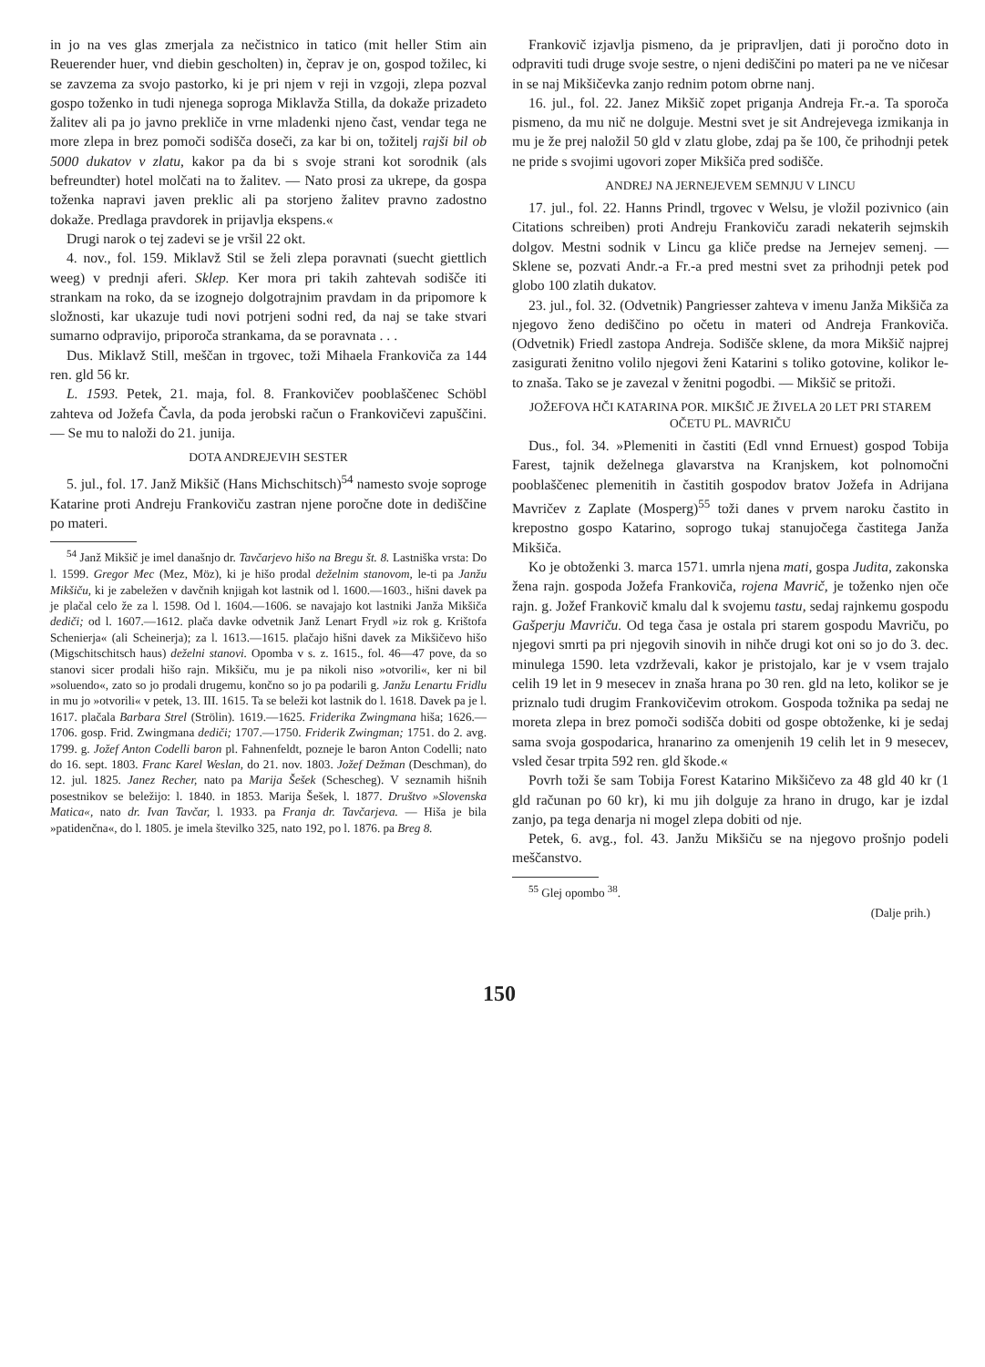in jo na ves glas zmerjala za nečistnico in tatico (mit heller Stim ain Reuerender huer, vnd diebin gescholten) in, čeprav je on, gospod tožilec, ki se zavzema za svojo pastorko, ki je pri njem v reji in vzgoji, zlepa pozval gospo toženko in tudi njenega soproga Miklavža Stilla, da dokaže prizadeto žalitev ali pa jo javno prekliče in vrne mladenki njeno čast, vendar tega ne more zlepa in brez pomoči sodišča doseči, za kar bi on, tožitelj rajši bil ob 5000 dukatov v zlatu, kakor pa da bi s svoje strani kot sorodnik (als befreundter) hotel molčati na to žalitev. — Nato prosi za ukrepe, da gospa toženka napravi javen preklic ali pa storjeno žalitev pravno zadostno dokaže. Predlaga pravdorek in prijavlja ekspens.«
Drugi narok o tej zadevi se je vršil 22 okt.
4. nov., fol. 159. Miklavž Stil se želi zlepa poravnati (suecht giettlich weeg) v prednji aferi. Sklep. Ker mora pri takih zahtevah sodišče iti strankam na roko, da se izognejo dolgotrajnim pravdam in da pripomore k složnosti, kar ukazuje tudi novi potrjeni sodni red, da naj se take stvari sumarno odpravijo, priporoča strankama, da se poravnata . . .
Dus. Miklavž Still, meščan in trgovec, toži Mihaela Frankoviča za 144 ren. gld 56 kr.
L. 1593. Petek, 21. maja, fol. 8. Frankovičev pooblaščenec Schöbl zahteva od Jožefa Čavla, da poda jerobski račun o Frankovičevi zapuščini. — Se mu to naloži do 21. junija.
DOTA ANDREJEVIH SESTER
5. jul., fol. 17. Janž Mikšič (Hans Michschitsch)<sup>54</sup> namesto svoje soproge Katarine proti Andreju Frankoviču zastran njene poročne dote in dediščine po materi.
<sup>54</sup> Janž Mikšič je imel današnjo dr. Tavčarjevo hišo na Bregu št. 8. Lastniška vrsta: Do l. 1599. Gregor Mec (Mez, Möz), ki je hišo prodal deželnim stanovom, le-ti pa Janžu Mikšiču, ki je zabeležen v davčnih knjigah kot lastnik od l. 1600.—1603., hišni davek pa je plačal celo že za l. 1598. Od l. 1604.—1606. se navajajo kot lastniki Janža Mikšiča dediči; od l. 1607.—1612. plača davke odvetnik Janž Lenart Frydl »iz rok g. Krištofa Schenierja« (ali Scheinerja); za l. 1613.—1615. plačajo hišni davek za Mikšičevo hišo (Migschitschitsch haus) deželni stanovi. Opomba v s. z. 1615., fol. 46—47 pove, da so stanovi sicer prodali hišo rajn. Mikšiču, mu je pa nikoli niso »otvorili«, ker ni bil »soluendo«, zato so jo prodali drugemu, končno so jo pa podarili g. Janžu Lenartu Fridlu in mu jo »otvorili« v petek, 13. III. 1615. Ta se beleži kot lastnik do l. 1618. Davek pa je l. 1617. plačala Barbara Strel (Strölin). 1619.—1625. Friderika Zwingmana hiša; 1626.—1706. gosp. Frid. Zwingmana dediči; 1707.—1750. Friderik Zwingman; 1751. do 2. avg. 1799. g. Jožef Anton Codelli baron pl. Fahnenfeldt, pozneje le baron Anton Codelli; nato do 16. sept. 1803. Franc Karel Weslan, do 21. nov. 1803. Jožef Dežman (Deschman), do 12. jul. 1825. Janez Recher, nato pa Marija Šešek (Scheschеg). V seznamih hišnih posestnikov se beležijo: l. 1840. in 1853. Marija Šešek, l. 1877. Društvo »Slovenska Matica«, nato dr. Ivan Tavčar, l. 1933. pa Franja dr. Tavčarjeva. — Hiša je bila »patidenčna«, do l. 1805. je imela številko 325, nato 192, po l. 1876. pa Breg 8.
Frankovič izjavlja pismeno, da je pripravljen, dati ji poročno doto in odpraviti tudi druge svoje sestre, o njeni dediščini po materi pa ne ve ničesar in se naj Mikšičevka zanjo rednim potom obrne nanj.
16. jul., fol. 22. Janez Mikšič zopet priganja Andreja Fr.-a. Ta sporoča pismeno, da mu nič ne dolguje. Mestni svet je sit Andrejevega izmikanja in mu je že prej naložil 50 gld v zlatu globe, zdaj pa še 100, če prihodnji petek ne pride s svojimi ugovori zoper Mikšiča pred sodišče.
ANDREJ NA JERNEJEVEM SEMNJU V LINCU
17. jul., fol. 22. Hanns Prindl, trgovec v Welsu, je vložil pozivnico (ain Citations schreiben) proti Andreju Frankoviču zaradi nekaterih sejmskih dolgov. Mestni sodnik v Lincu ga kliče predse na Jernejev semenj. — Sklene se, pozvati Andr.-a Fr.-a pred mestni svet za prihodnji petek pod globo 100 zlatih dukatov.
23. jul., fol. 32. (Odvetnik) Pangriesser zahteva v imenu Janža Mikšiča za njegovo ženo dediščino po očetu in materi od Andreja Frankoviča. (Odvetnik) Friedl zastopa Andreja. Sodišče sklene, da mora Mikšič najprej zasigurati ženitno volilo njegovi ženi Katarini s toliko gotovine, kolikor le-to znaša. Tako se je zavezal v ženitni pogodbi. — Mikšič se pritoži.
JOŽEFOVA HČI KATARINA POR. MIKŠIČ JE ŽIVELA 20 LET PRI STAREM OČETU PL. MAVRIČU
Dus., fol. 34. »Plemeniti in častiti (Edl vnnd Ernuest) gospod Tobija Farest, tajnik deželnega glavarstva na Kranjskem, kot polnomočni pooblaščenec plemenitih in častitih gospodov bratov Jožefa in Adrijana Mavričev z Zaplate (Mosperg)<sup>55</sup> toži danes v prvem naroku častito in krepostno gospo Katarino, soprogo tukaj stanujočega častitega Janža Mikšiča.
Ko je obtoženki 3. marca 1571. umrla njena mati, gospa Judita, zakonska žena rajn. gospoda Jožefa Frankoviča, rojena Mavrič, je toženko njen oče rajn. g. Jožef Frankovič kmalu dal k svojemu tastu, sedaj rajnkemu gospodu Gašperju Mavriču. Od tega časa je ostala pri starem gospodu Mavriču, po njegovi smrti pa pri njegovih sinovih in nihče drugi kot oni so jo do 3. dec. minulega 1590. leta vzdrževali, kakor je pristojalo, kar je v vsem trajalo celih 19 let in 9 mesecev in znaša hrana po 30 ren. gld na leto, kolikor se je priznalo tudi drugim Frankovičevim otrokom. Gospoda tožnika pa sedaj ne moreta zlepa in brez pomoči sodišča dobiti od gospe obtoženke, ki je sedaj sama svoja gospodarica, hranarino za omenjenih 19 celih let in 9 mesecev, vsled česar trpita 592 ren. gld škode.«
Povrh toži še sam Tobija Forest Katarino Mikšičevo za 48 gld 40 kr (1 gld računan po 60 kr), ki mu jih dolguje za hrano in drugo, kar je izdal zanjo, pa tega denarja ni mogel zlepa dobiti od nje.
Petek, 6. avg., fol. 43. Janžu Mikšiču se na njegovo prošnjo podeli meščanstvo.
<sup>55</sup> Glej opombo <sup>38</sup>.
(Dalje prih.)
150